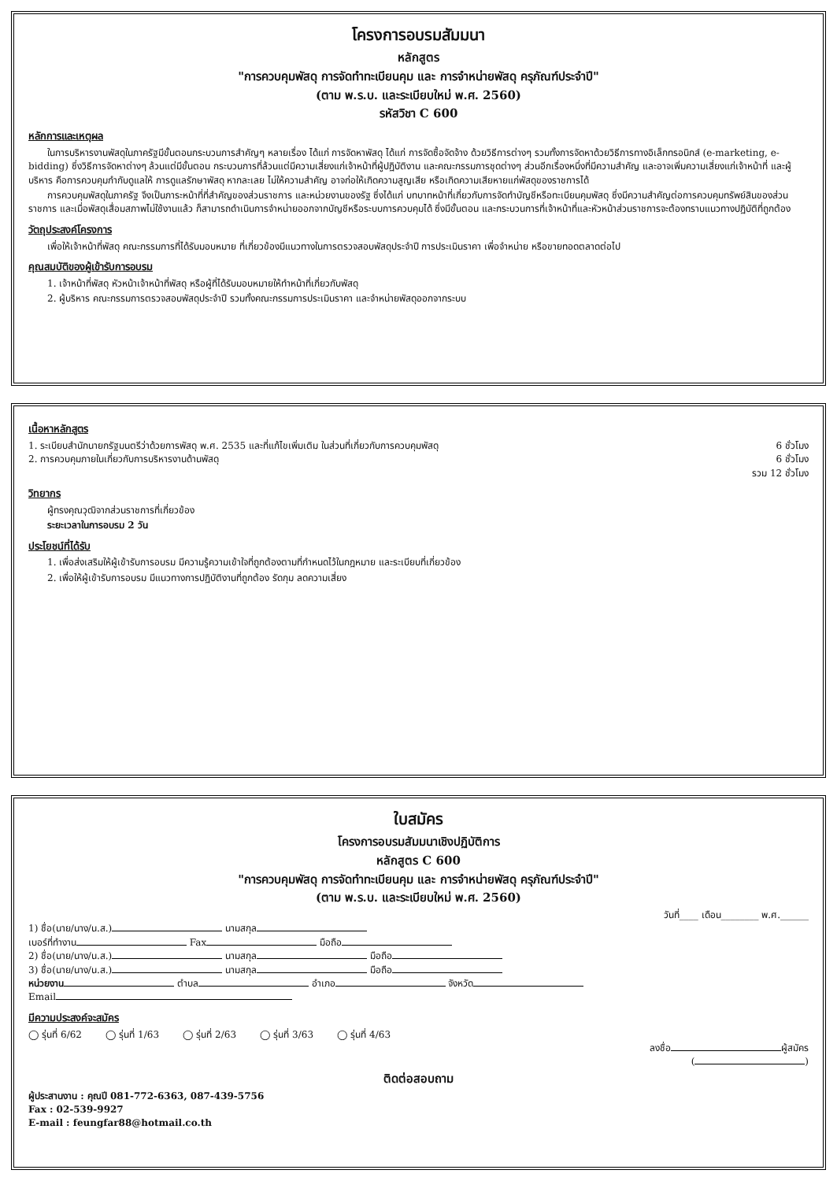โครงการอบรมสัมมนา
หลักสูตร
"การควบคุมพัสดุ การจัดทำทะเบียนคุม และ การจำหน่ายพัสดุ ครุภัณฑ์ประจำปี"
(ตาม พ.ร.บ. และระเบียบใหม่ พ.ศ. 2560)
รหัสวิชา C 600
หลักการและเหตุผล
ในการบริหารงานพัสดุในภาครัฐมีขั้นตอนกระบวนการสำคัญๆ หลายเรื่อง ได้แก่ การจัดหาพัสดุ ได้แก่ การจัดซื้อจัดจ้าง ด้วยวิธีการต่างๆ รวมทั้งการจัดหาด้วยวิธีการทางอิเล็กทรอนิกส์ (e-marketing, e-bidding) ซึ่งวิธีการจัดหาต่างๆ ล้วนแต่มีขั้นตอน กระบวนการที่ล้วนแต่มีความเสี่ยงแก่เจ้าหน้าที่ผู้ปฏิบัติงาน และคณะกรรมการชุดต่างๆ ส่วนอีกเรื่องหนึ่งที่มีความสำคัญ และอาจเพิ่มความเสี่ยงแก่เจ้าหน้าที่ และผู้บริหาร คือการควบคุมกำกับดูแลให้ การดูแลรักษาพัสดุ หากละเลย ไม่ให้ความสำคัญ อาจก่อให้เกิดความสูญเสีย หรือเกิดความเสียหายแก่พัสดุของราชการได้
การควบคุมพัสดุในภาครัฐ จึงเป็นภาระหน้าที่ที่สำคัญของส่วนราชการ และหน่วยงานของรัฐ ซึ่งได้แก่ บทบาทหน้าที่เกี่ยวกับการจัดทำบัญชีหรือทะเบียนคุมพัสดุ ซึ่งมีความสำคัญต่อการควบคุมทรัพย์สินของส่วนราชการ และเมื่อพัสดุเสื่อมสภาพไม่ใช้งานแล้ว ก็สามารถดำเนินการจำหน่ายออกจากบัญชีหรือระบบการควบคุมได้ ซึ่งมีขั้นตอน และกระบวนการที่เจ้าหน้าที่และหัวหน้าส่วนราชการจะต้องทราบแนวทางปฏิบัติที่ถูกต้อง
วัตถุประสงค์โครงการ
เพื่อให้เจ้าหน้าที่พัสดุ คณะกรรมการที่ได้รับมอบหมาย ที่เกี่ยวข้องมีแนวทางในการตรวจสอบพัสดุประจำปี การประเมินราคา เพื่อจำหน่าย หรือขายทอดตลาดต่อไป
คุณสมบัติของผู้เข้ารับการอบรม
1. เจ้าหน้าที่พัสดุ หัวหน้าเจ้าหน้าที่พัสดุ หรือผู้ที่ได้รับมอบหมายให้ทำหน้าที่เกี่ยวกับพัสดุ
2. ผู้บริหาร คณะกรรมการตรวจสอบพัสดุประจำปี รวมทั้งคณะกรรมการประเมินราคา และจำหน่ายพัสดุออกจากระบบ
เนื้อหาหลักสูตร
1. ระเบียบสำนักนายกรัฐมนตรีว่าด้วยการพัสดุ พ.ศ. 2535 และที่แก้ไขเพิ่มเติม ในส่วนที่เกี่ยวกับการควบคุมพัสดุ 6 ชั่วโมง
2. การควบคุมภายในเกี่ยวกับการบริหารงานด้านพัสดุ 6 ชั่วโมง
รวม 12 ชั่วโมง
วิทยากร
ผู้ทรงคุณวุฒิจากส่วนราชการที่เกี่ยวข้อง
ระยะเวลาในการอบรม 2 วัน
ประโยชน์ที่ได้รับ
1. เพื่อส่งเสริมให้ผู้เข้ารับการอบรม มีความรู้ความเข้าใจที่ถูกต้องตามที่กำหนดไว้ในกฎหมาย และระเบียบที่เกี่ยวข้อง
2. เพื่อให้ผู้เข้ารับการอบรม มีแนวทางการปฏิบัติงานที่ถูกต้อง รัดกุม ลดความเสี่ยง
ใบสมัคร
โครงการอบรมสัมมนาเชิงปฏิบัติการ
หลักสูตร C 600
"การควบคุมพัสดุ การจัดทำทะเบียนคุม และ การจำหน่ายพัสดุ ครุภัณฑ์ประจำปี"
(ตาม พ.ร.บ. และระเบียบใหม่ พ.ศ. 2560)
วันที่____ เดือน________ พ.ศ.______
1) ชื่อ(นาย/นาง/น.ส.) นามสกุล
เบอร์ที่ทำงาน Fax มือถือ
2) ชื่อ(นาย/นาง/น.ส.) นามสกุล มือถือ
3) ชื่อ(นาย/นาง/น.ส.) นามสกุล มือถือ
หน่วยงาน ตำบล อำเภอ จังหวัด
Email
มีความประสงค์จะสมัคร
◯ รุ่นที่ 6/62 ◯ รุ่นที่ 1/63 ◯ รุ่นที่ 2/63 ◯ รุ่นที่ 3/63 ◯ รุ่นที่ 4/63
ลงชื่อ ผู้สมัคร
( )
ติดต่อสอบถาม
ผู้ประสานงาน : คุณปี 081-772-6363, 087-439-5756
Fax : 02-539-9927
E-mail : feungfar88@hotmail.co.th